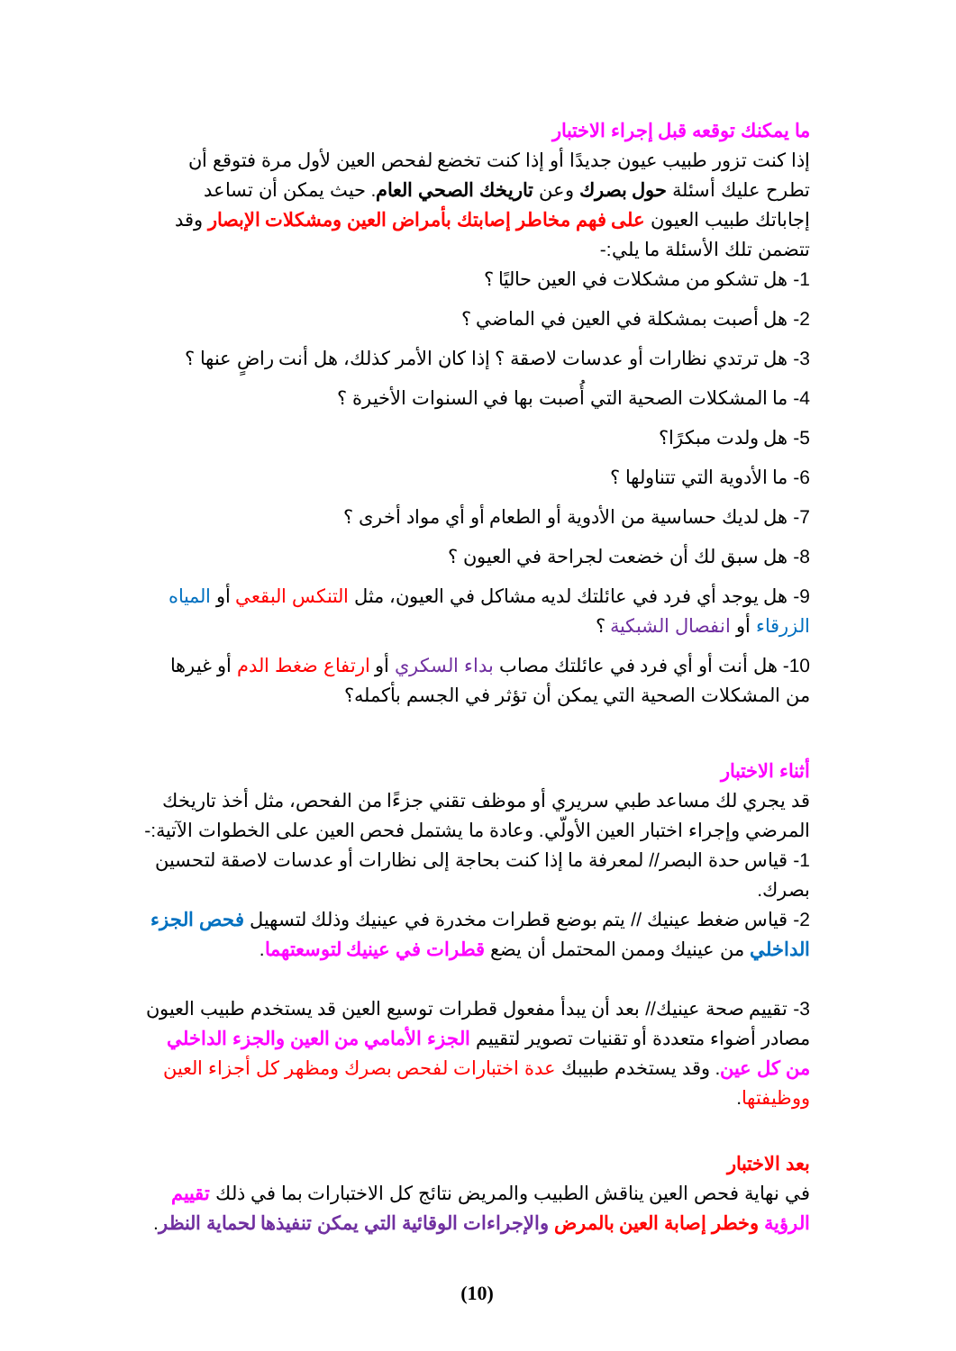ما يمكنك توقعه قبل إجراء الاختبار
إذا كنت تزور طبيب عيون جديدًا أو إذا كنت تخضع لفحص العين لأول مرة فتوقع أن تطرح عليك أسئلة حول بصرك وعن تاريخك الصحي العام. حيث يمكن أن تساعد إجاباتك طبيب العيون على فهم مخاطر إصابتك بأمراض العين ومشكلات الإبصار وقد تتضمن تلك الأسئلة ما يلي:-
1- هل تشكو من مشكلات في العين حاليًا ؟
2- هل أصبت بمشكلة في العين في الماضي ؟
3- هل ترتدي نظارات أو عدسات لاصقة ؟ إذا كان الأمر كذلك، هل أنت راضٍ عنها ؟
4- ما المشكلات الصحية التي أُصبت بها في السنوات الأخيرة ؟
5- هل ولدت مبكرًا؟
6- ما الأدوية التي تتناولها ؟
7- هل لديك حساسية من الأدوية أو الطعام أو أي مواد أخرى ؟
8- هل سبق لك أن خضعت لجراحة في العيون ؟
9- هل يوجد أي فرد في عائلتك لديه مشاكل في العيون، مثل التنكس البقعي أو المياه الزرقاء أو انفصال الشبكية ؟
10- هل أنت أو أي فرد في عائلتك مصاب بداء السكري أو ارتفاع ضغط الدم أو غيرها من المشكلات الصحية التي يمكن أن تؤثر في الجسم بأكمله؟
أثناء الاختبار
قد يجري لك مساعد طبي سريري أو موظف تقني جزءًا من الفحص، مثل أخذ تاريخك المرضي وإجراء اختبار العين الأولّي. وعادة ما يشتمل فحص العين على الخطوات الآتية:-
1- قياس حدة البصر// لمعرفة ما إذا كنت بحاجة إلى نظارات أو عدسات لاصقة لتحسين بصرك.
2- قياس ضغط عينيك // يتم بوضع قطرات مخدرة في عينيك وذلك لتسهيل فحص الجزء الداخلي من عينيك وممن المحتمل أن يضع قطرات في عينيك لتوسعتهما.
3- تقييم صحة عينيك// بعد أن يبدأ مفعول قطرات توسيع العين قد يستخدم طبيب العيون مصادر أضواء متعددة أو تقنيات تصوير لتقييم الجزء الأمامي من العين والجزء الداخلي من كل عين. وقد يستخدم طبيبك عدة اختبارات لفحص بصرك ومظهر كل أجزاء العين ووظيفتها.
بعد الاختبار
في نهاية فحص العين يناقش الطبيب والمريض نتائج كل الاختبارات بما في ذلك تقييم الرؤية وخطر إصابة العين بالمرض والإجراءات الوقائية التي يمكن تنفيذها لحماية النظر.
(10)